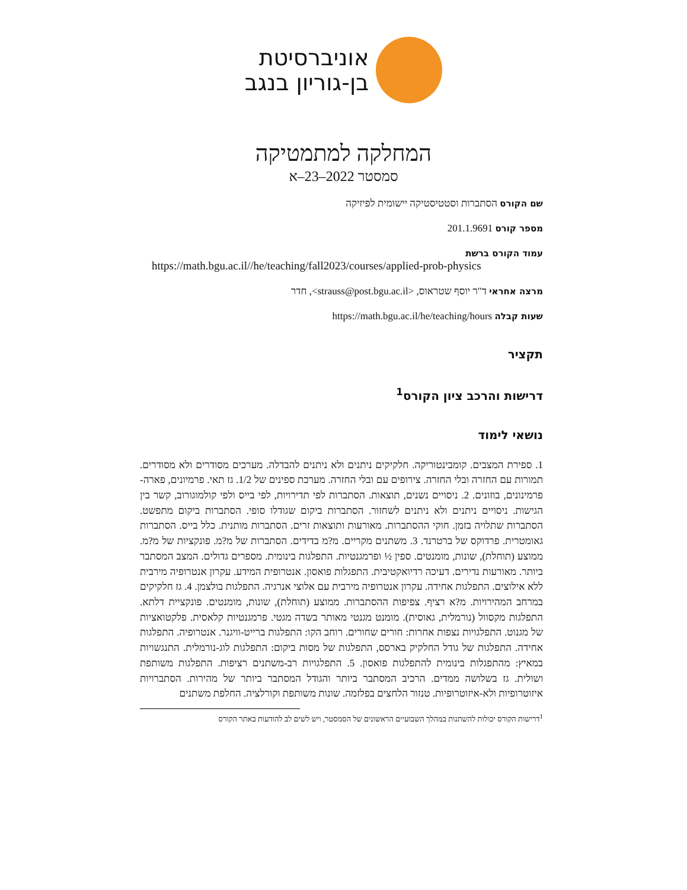אוניברסיטת
בן-גוריון בנגב
המחלקה למתמטיקה
סמסטר 2022–23–א
שם הקורס הסתברות וסטטיסטיקה יישומית לפיזיקה
מספר קורס 201.1.9691
עמוד הקורס ברשת
https://math.bgu.ac.il//he/teaching/fall2023/courses/applied-prob-physics
מרצה אחראי ד"ר יוסף שטראוס, <strauss@post.bgu.ac.il>, חדר
שעות קבלה https://math.bgu.ac.il/he/teaching/hours
תקציר
דרישות והרכב ציון הקורס<sup>1</sup>
נושאי לימוד
1. ספירת המצבים. קומבינטוריקה. חלקיקים ניתנים ולא ניתנים להבדלה. מערכים מסודרים ולא מסודרים. תמורות עם החזרה ובלי החזרה. צירופים עם ובלי החזרה. מערכת ספינים של 1/2. גז תאי. פרמיונים, פארה-פרמינונים, בוזונים. 2. ניסויים נשנים, תוצאות. הסתברות לפי תדירויות, לפי בייס ולפי קולמוגורוב, קשר בין הגישות. ניסויים ניתנים ולא ניתנים לשחזור. הסתברות ביקום שגודלו סופי. הסתברות ביקום מתפשט. הסתברות שתלויה בזמן. חוקי ההסתברות. מאורעות ותוצאות זרים. הסתברות מותנית. כלל בייס. הסתברות גאומטרית. פרדוקס של ברטרנד. 3. משתנים מקריים. מ?מ בדידים. הסתברות של מ?מ. פונקציות של מ?מ. ממוצע (תוחלת), שונות, מומנטים. ספין ½ ופרמגנטיות. התפלגות בינומית. מספרים גדולים. המצב המסתבר ביותר. מאורעות נדירים. דעיכה רדיואקטיבית. התפגלות פואסון. אנטרופית המידע. עקרון אנטרופיה מירבית ללא אילוצים. התפלגות אחידה. עקרון אנטרופיה מירבית עם אלוצי אנרגיה. התפלגות בולצמן. 4. גז חלקיקים במרחב המהירויות. מ?א רציף. צפיפות ההסתברות. ממוצע (תוחלת), שונות, מומנטים. פונקציית דלתא. התפלגות מקסוול (נורמלית, גאוסית). מומנט מגנטי מאותר בשדה מגטי. פרמגנטיות קלאסית. פלקטואציות של מגנוט. התפלגויות נצפות אחרות: חורים שחורים. רוחב הקו: התפלגות ברייט-וויגנר. אנטרופיה. התפלגות אחידה. התפלגות של גודל החלקיק בארסס, התפלגות של מסות ביקום: התפלגות לוג-נורמלית. התנגשויות במאיץ: מהתפגלות בינומית להתפלגות פואסון. 5. התפלגויות רב-משתנים רציפות. התפלגות משותפת ושולית. גז בשלושה ממדים. הרכיב המסתבר ביותר והגודל המסתבר ביותר של מהירות. הסתברויות איזוטרופיות ולא-איזוטרופיות. טנזור הלחצים בפלזמה. שונות משותפת וקורלציה. החלפת משתנים
<sup>1</sup> דרישות הקורס יכולות להשתנות במהלך השבועיים הראשונים של הסמסטר, ויש לשים לב להודעות באתר הקורס